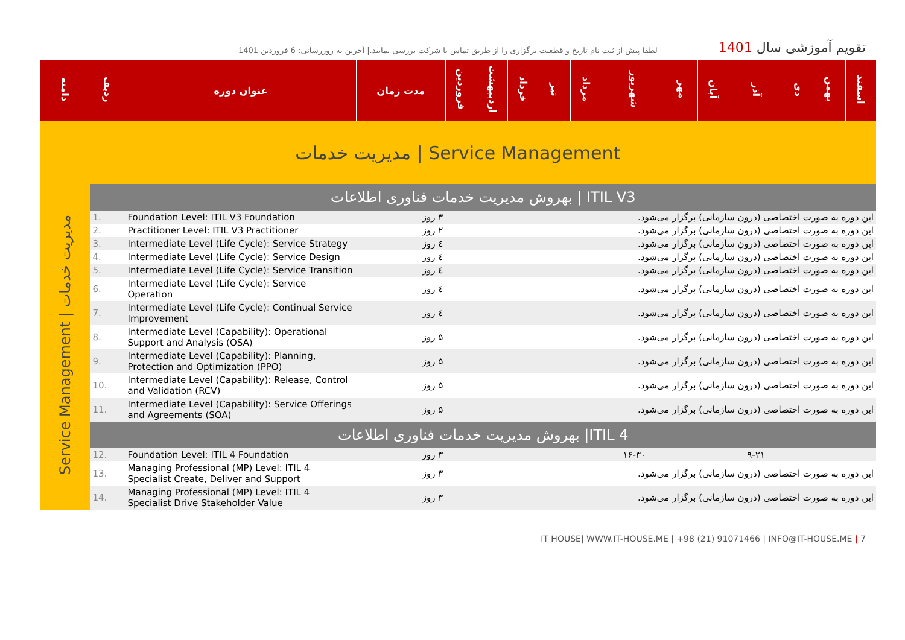لطفا پیش از ثبت نام تاریخ و قطعیت برگزاری را از طریق تماس با شرکت بررسی نمایید.| آخرین به روزرسانی: 6 فروردین 1401
تقویم آموزشی سال 1401
| دامنه | ردیف | عنوان دوره | مدت زمان | فروردین | اردیبهشت | خرداد | تیر | مرداد | شهریور | مهر | آبان | آذر | دی | بهمن | اسفند |
| --- | --- | --- | --- | --- | --- | --- | --- | --- | --- | --- | --- | --- | --- | --- | --- |
| مدیریت خدمات / Service Management | | | | | | | | | | | | | | | |
| Service Management / مدیریت خدمات | بهروش مدیریت خدمات فناوری اطلاعات / ITIL V3 | | | | | | | | | | | | | | |
| | 1. | Foundation Level: ITIL V3 Foundation | ۳ روز | این دوره به صورت اختصاصی (درون سازمانی) برگزار می‌شود. | | | | | | | | | | | |
| | 2. | Practitioner Level: ITIL V3 Practitioner | ۲ روز | این دوره به صورت اختصاصی (درون سازمانی) برگزار می‌شود. | | | | | | | | | | | |
| | 3. | Intermediate Level (Life Cycle): Service Strategy | ٤ روز | این دوره به صورت اختصاصی (درون سازمانی) برگزار می‌شود. | | | | | | | | | | | |
| | 4. | Intermediate Level (Life Cycle): Service Design | ٤ روز | این دوره به صورت اختصاصی (درون سازمانی) برگزار می‌شود. | | | | | | | | | | | |
| | 5. | Intermediate Level (Life Cycle): Service Transition | ٤ روز | این دوره به صورت اختصاصی (درون سازمانی) برگزار می‌شود. | | | | | | | | | | | |
| | 6. | Intermediate Level (Life Cycle): Service Operation | ٤ روز | این دوره به صورت اختصاصی (درون سازمانی) برگزار می‌شود. | | | | | | | | | | | |
| | 7. | Intermediate Level (Life Cycle): Continual Service Improvement | ٤ روز | این دوره به صورت اختصاصی (درون سازمانی) برگزار می‌شود. | | | | | | | | | | | |
| | 8. | Intermediate Level (Capability): Operational Support and Analysis (OSA) | ۵ روز | این دوره به صورت اختصاصی (درون سازمانی) برگزار می‌شود. | | | | | | | | | | | |
| | 9. | Intermediate Level (Capability): Planning, Protection and Optimization (PPO) | ۵ روز | این دوره به صورت اختصاصی (درون سازمانی) برگزار می‌شود. | | | | | | | | | | | |
| | 10. | Intermediate Level (Capability): Release, Control and Validation (RCV) | ۵ روز | این دوره به صورت اختصاصی (درون سازمانی) برگزار می‌شود. | | | | | | | | | | | |
| | 11. | Intermediate Level (Capability): Service Offerings and Agreements (SOA) | ۵ روز | این دوره به صورت اختصاصی (درون سازمانی) برگزار می‌شود. | | | | | | | | | | | |
| | بهروش مدیریت خدمات فناوری اطلاعات /ITIL 4 | | | | | | | | | | | | | | |
| | 12. | Foundation Level: ITIL 4 Foundation | ۳ روز | | | | | | ۱۶-۳۰ | | | ۹-۲۱ | | | |
| | 13. | Managing Professional (MP) Level: ITIL 4 Specialist Create, Deliver and Support | ۳ روز | این دوره به صورت اختصاصی (درون سازمانی) برگزار می‌شود. | | | | | | | | | | | |
| | 14. | Managing Professional (MP) Level: ITIL 4 Specialist Drive Stakeholder Value | ۳ روز | این دوره به صورت اختصاصی (درون سازمانی) برگزار می‌شود. | | | | | | | | | | | |
IT HOUSE| WWW.IT-HOUSE.ME | +98 (21) 91071466 | INFO@IT-HOUSE.ME | 7